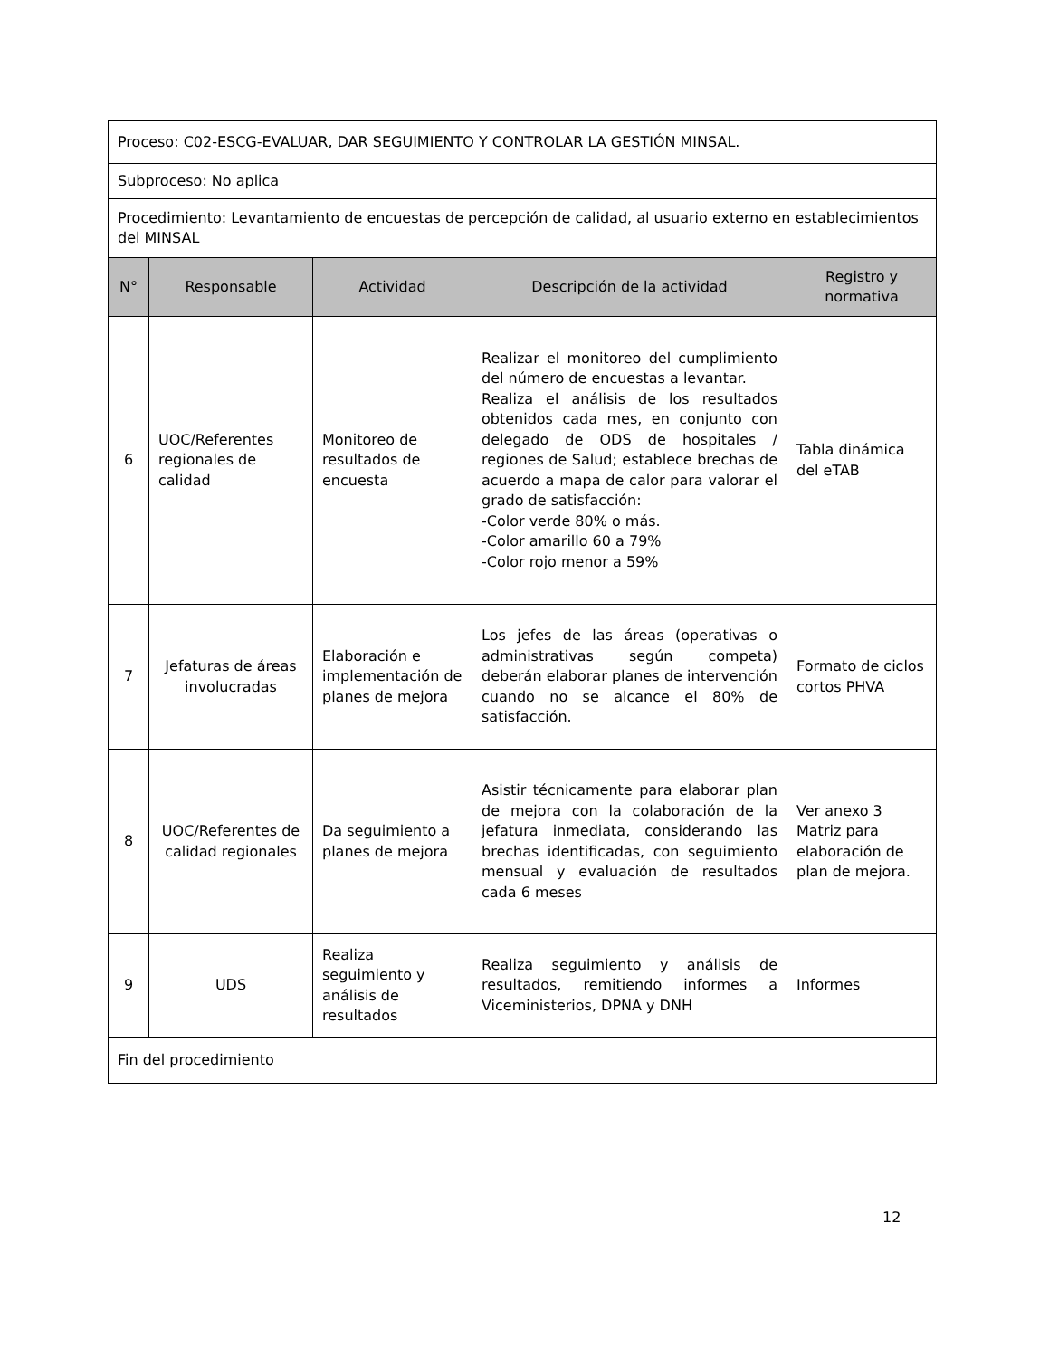| Proceso: C02-ESCG-EVALUAR, DAR SEGUIMIENTO Y CONTROLAR LA GESTIÓN MINSAL. | | | | |
| Subproceso: No aplica | | | | |
| Procedimiento: Levantamiento de encuestas de percepción de calidad, al usuario externo en establecimientos del MINSAL | | | | |
| N° | Responsable | Actividad | Descripción de la actividad | Registro y normativa |
| 6 | UOC/Referentes regionales de calidad | Monitoreo de resultados de encuesta | Realizar el monitoreo del cumplimiento del número de encuestas a levantar. Realiza el análisis de los resultados obtenidos cada mes, en conjunto con delegado de ODS de hospitales / regiones de Salud; establece brechas de acuerdo a mapa de calor para valorar el grado de satisfacción: -Color verde 80% o más. -Color amarillo 60 a 79% -Color rojo menor a 59% | Tabla dinámica del eTAB |
| 7 | Jefaturas de áreas involucradas | Elaboración e implementación de planes de mejora | Los jefes de las áreas (operativas o administrativas según competa) deberán elaborar planes de intervención cuando no se alcance el 80% de satisfacción. | Formato de ciclos cortos PHVA |
| 8 | UOC/Referentes de calidad regionales | Da seguimiento a planes de mejora | Asistir técnicamente para elaborar plan de mejora con la colaboración de la jefatura inmediata, considerando las brechas identificadas, con seguimiento mensual y evaluación de resultados cada 6 meses | Ver anexo 3 Matriz para elaboración de plan de mejora. |
| 9 | UDS | Realiza seguimiento y análisis de resultados | Realiza seguimiento y análisis de resultados, remitiendo informes a Viceministerios, DPNA y DNH | Informes |
| Fin del procedimiento | | | | |
12